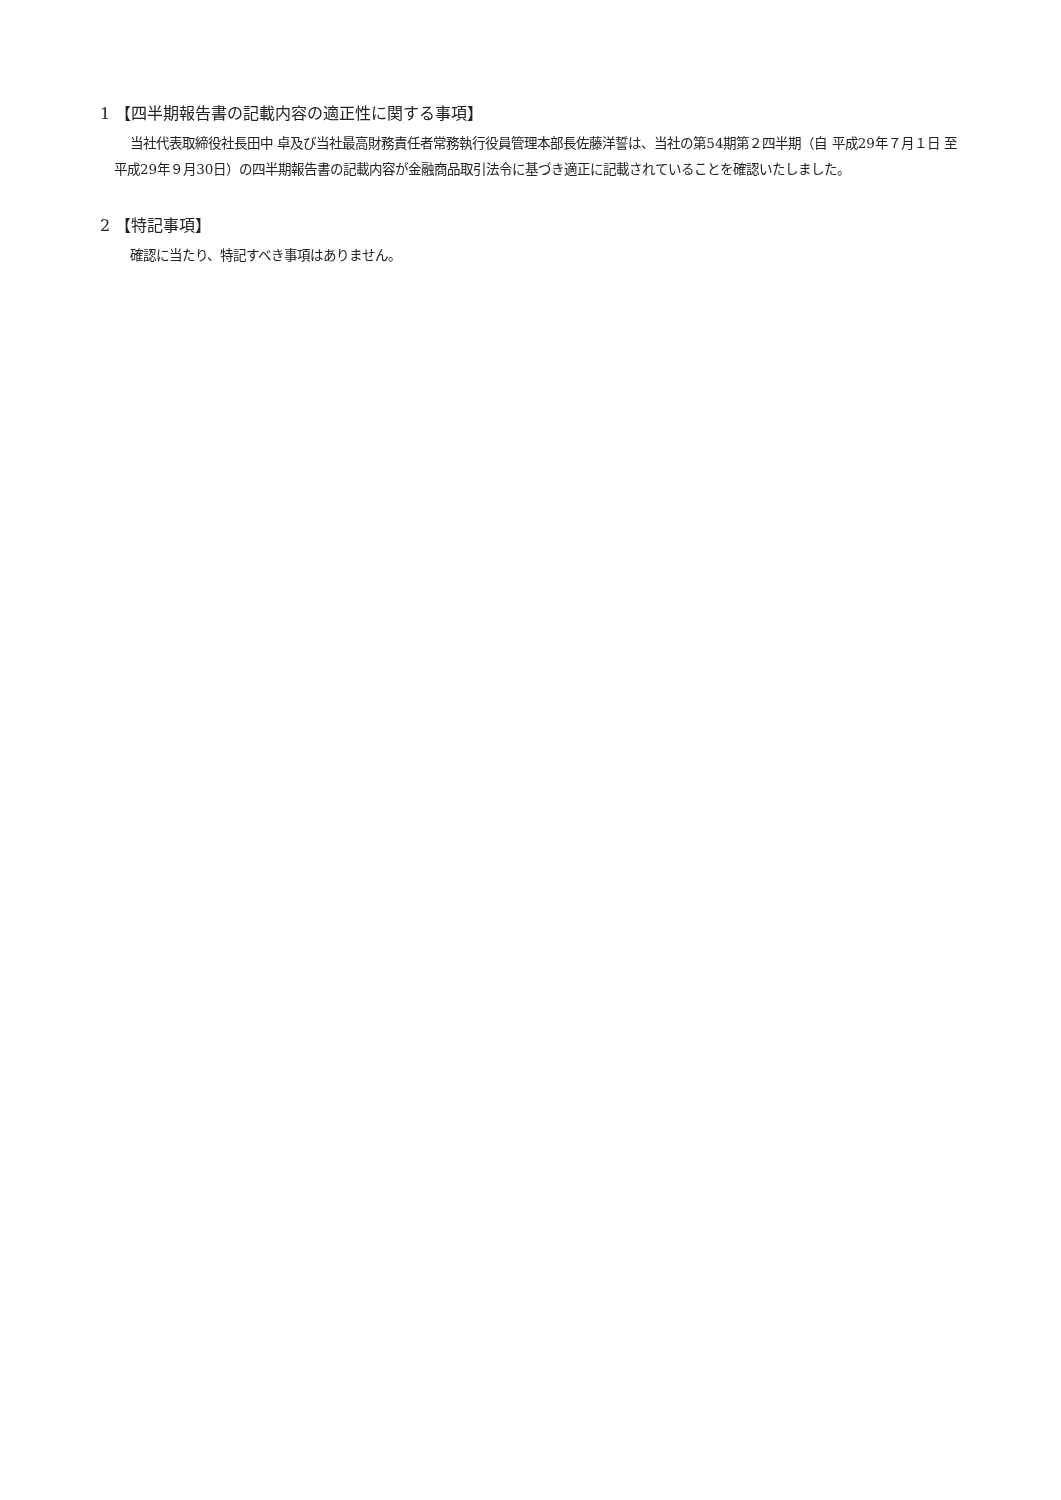1 【四半期報告書の記載内容の適正性に関する事項】
当社代表取締役社長田中 卓及び当社最高財務責任者常務執行役員管理本部長佐藤洋誓は、当社の第54期第２四半期（自 平成29年７月１日 至 平成29年９月30日）の四半期報告書の記載内容が金融商品取引法令に基づき適正に記載されていることを確認いたしました。
2 【特記事項】
確認に当たり、特記すべき事項はありません。